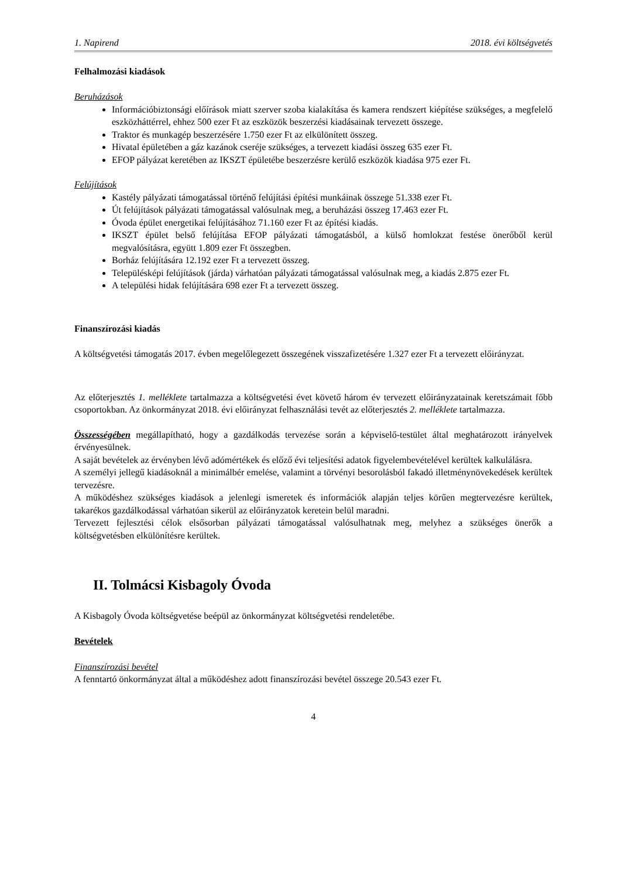1. Napirend 2018. évi költségvetés
Felhalmozási kiadások
Beruházások
Információbiztonsági előírások miatt szerver szoba kialakítása és kamera rendszert kiépítése szükséges, a megfelelő eszközháttérrel, ehhez 500 ezer Ft az eszközök beszerzési kiadásainak tervezett összege.
Traktor és munkagép beszerzésére 1.750 ezer Ft az elkülönített összeg.
Hivatal épületében a gáz kazánok cseréje szükséges, a tervezett kiadási összeg 635 ezer Ft.
EFOP pályázat keretében az IKSZT épületébe beszerzésre kerülő eszközök kiadása 975 ezer Ft.
Felújítások
Kastély pályázati támogatással történő felújítási építési munkáinak összege 51.338 ezer Ft.
Út felújítások pályázati támogatással valósulnak meg, a beruházási összeg 17.463 ezer Ft.
Óvoda épület energetikai felújításához 71.160 ezer Ft az építési kiadás.
IKSZT épület belső felújítása EFOP pályázati támogatásból, a külső homlokzat festése önerőből kerül megvalósításra, együtt 1.809 ezer Ft összegben.
Borház felújítására 12.192 ezer Ft a tervezett összeg.
Településképi felújítások (járda) várhatóan pályázati támogatással valósulnak meg, a kiadás 2.875 ezer Ft.
A települési hidak felújítására 698 ezer Ft a tervezett összeg.
Finanszírozási kiadás
A költségvetési támogatás 2017. évben megelőlegezett összegének visszafizetésére 1.327 ezer Ft a tervezett előirányzat.
Az előterjesztés 1. melléklete tartalmazza a költségvetési évet követő három év tervezett előirányzatainak keretszámait főbb csoportokban. Az önkormányzat 2018. évi előirányzat felhasználási tevét az előterjesztés 2. melléklete tartalmazza.
Összességében megállapítható, hogy a gazdálkodás tervezése során a képviselő-testület által meghatározott irányelvek érvényesülnek.
A saját bevételek az érvényben lévő adómértékek és előző évi teljesítési adatok figyelembevételével kerültek kalkulálásra.
A személyi jellegű kiadásoknál a minimálbér emelése, valamint a törvényi besorolásból fakadó illetménynövekedések kerültek tervezésre.
A működéshez szükséges kiadások a jelenlegi ismeretek és információk alapján teljes körűen megtervezésre kerültek, takarékos gazdálkodással várhatóan sikerül az előirányzatok keretein belül maradni.
Tervezett fejlesztési célok elsősorban pályázati támogatással valósulhatnak meg, melyhez a szükséges önerők a költségvetésben elkülönítésre kerültek.
II. Tolmácsi Kisbagoly Óvoda
A Kisbagoly Óvoda költségvetése beépül az önkormányzat költségvetési rendeletébe.
Bevételek
Finanszírozási bevétel
A fenntartó önkormányzat által a működéshez adott finanszírozási bevétel összege 20.543 ezer Ft.
4